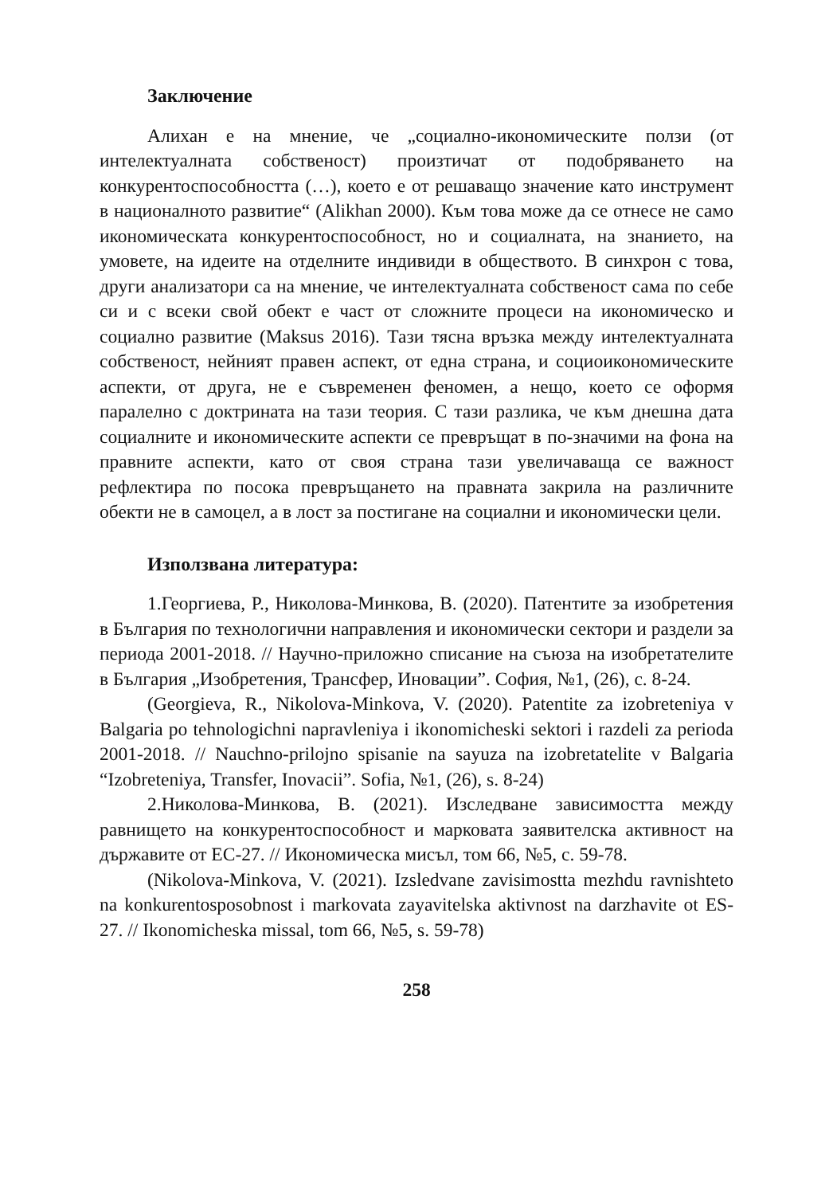Заключение
Алихан е на мнение, че „социално-икономическите ползи (от интелектуалната собственост) произтичат от подобряването на конкурентоспособността (…), което е от решаващо значение като инструмент в националното развитие“ (Alikhan 2000). Към това може да се отнесе не само икономическата конкурентоспособност, но и социалната, на знанието, на умовете, на идеите на отделните индивиди в обществото. В синхрон с това, други анализатори са на мнение, че интелектуалната собственост сама по себе си и с всеки свой обект е част от сложните процеси на икономическо и социално развитие (Maksus 2016). Тази тясна връзка между интелектуалната собственост, нейният правен аспект, от една страна, и социоикономическите аспекти, от друга, не е съвременен феномен, а нещо, което се оформя паралелно с доктрината на тази теория. С тази разлика, че към днешна дата социалните и икономическите аспекти се превръщат в по-значими на фона на правните аспекти, като от своя страна тази увеличаваща се важност рефлектира по посока превръщането на правната закрила на различните обекти не в самоцел, а в лост за постигане на социални и икономически цели.
Използвана литература:
1.Георгиева, Р., Николова-Минкова, В. (2020). Патентите за изобретения в България по технологични направления и икономически сектори и раздели за периода 2001-2018. // Научно-приложно списание на съюза на изобретателите в България „Изобретения, Трансфер, Иновации”. София, №1, (26), с. 8-24.
(Georgieva, R., Nikolova-Minkova, V. (2020). Patentite za izobreteniya v Balgaria po tehnologichni napravleniya i ikonomicheski sektori i razdeli za perioda 2001-2018. // Nauchno-prilojno spisanie na sayuza na izobretatelite v Balgaria “Izobreteniya, Transfer, Inovacii”. Sofia, №1, (26), s. 8-24)
2.Николова-Минкова, В. (2021). Изследване зависимостта между равнището на конкурентоспособност и марковата заявителска активност на държавите от ЕС-27. // Икономическа мисъл, том 66, №5, с. 59-78.
(Nikolova-Minkova, V. (2021). Izsledvane zavisimostta mezhdu ravnishteto na konkurentosposobnost i markovata zayavitelska aktivnost na darzhavite ot ES-27. // Ikonomicheska missal, tom 66, №5, s. 59-78)
258